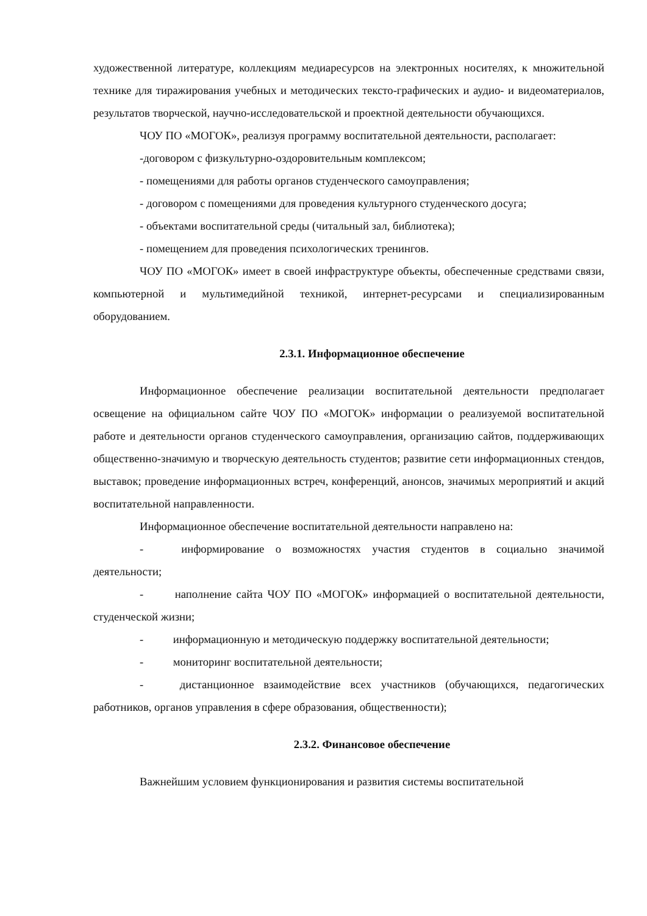художественной литературе, коллекциям медиаресурсов на электронных носителях, к множительной технике для тиражирования учебных и методических тексто-графических и аудио- и видеоматериалов, результатов творческой, научно-исследовательской и проектной деятельности обучающихся.
ЧОУ ПО «МОГОК», реализуя программу воспитательной деятельности, располагает:
-договором с физкультурно-оздоровительным комплексом;
- помещениями для работы органов студенческого самоуправления;
- договором с помещениями для проведения культурного студенческого досуга;
- объектами воспитательной среды (читальный зал, библиотека);
- помещением для проведения психологических тренингов.
ЧОУ ПО «МОГОК» имеет в своей инфраструктуре объекты, обеспеченные средствами связи, компьютерной и мультимедийной техникой, интернет-ресурсами и специализированным оборудованием.
2.3.1. Информационное обеспечение
Информационное обеспечение реализации воспитательной деятельности предполагает освещение на официальном сайте ЧОУ ПО «МОГОК» информации о реализуемой воспитательной работе и деятельности органов студенческого самоуправления, организацию сайтов, поддерживающих общественно-значимую и творческую деятельность студентов; развитие сети информационных стендов, выставок; проведение информационных встреч, конференций, анонсов, значимых мероприятий и акций воспитательной направленности.
Информационное обеспечение воспитательной деятельности направлено на:
- информирование о возможностях участия студентов в социально значимой деятельности;
- наполнение сайта ЧОУ ПО «МОГОК» информацией о воспитательной деятельности, студенческой жизни;
- информационную и методическую поддержку воспитательной деятельности;
- мониторинг воспитательной деятельности;
- дистанционное взаимодействие всех участников (обучающихся, педагогических работников, органов управления в сфере образования, общественности);
2.3.2. Финансовое обеспечение
Важнейшим условием функционирования и развития системы воспитательной